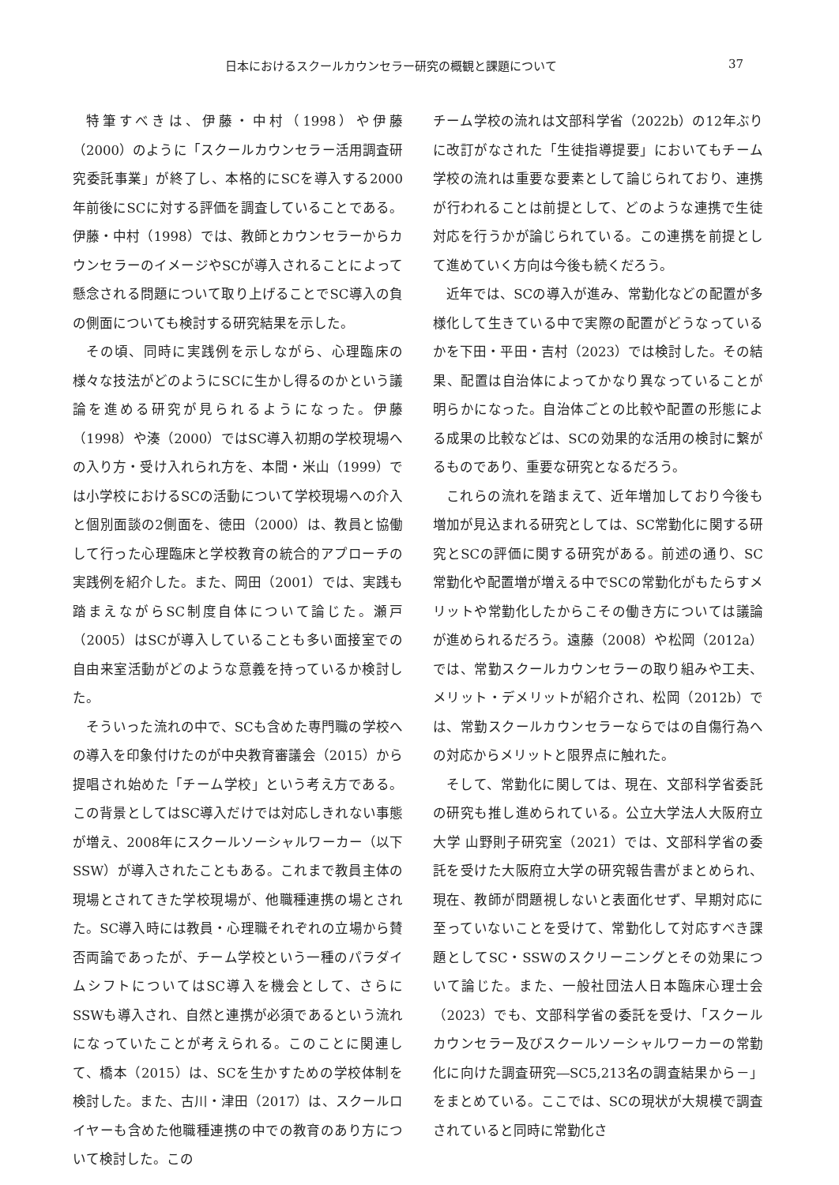日本におけるスクールカウンセラー研究の概観と課題について 37
特筆すべきは、伊藤・中村（1998）や伊藤（2000）のように「スクールカウンセラー活用調査研究委託事業」が終了し、本格的にSCを導入する2000年前後にSCに対する評価を調査していることである。伊藤・中村（1998）では、教師とカウンセラーからカウンセラーのイメージやSCが導入されることによって懸念される問題について取り上げることでSC導入の負の側面についても検討する研究結果を示した。
その頃、同時に実践例を示しながら、心理臨床の様々な技法がどのようにSCに生かし得るのかという議論を進める研究が見られるようになった。伊藤（1998）や湊（2000）ではSC導入初期の学校現場への入り方・受け入れられ方を、本間・米山（1999）では小学校におけるSCの活動について学校現場への介入と個別面談の2側面を、徳田（2000）は、教員と協働して行った心理臨床と学校教育の統合的アプローチの実践例を紹介した。また、岡田（2001）では、実践も踏まえながらSC制度自体について論じた。瀬戸（2005）はSCが導入していることも多い面接室での自由来室活動がどのような意義を持っているか検討した。
そういった流れの中で、SCも含めた専門職の学校への導入を印象付けたのが中央教育審議会（2015）から提唱され始めた「チーム学校」という考え方である。この背景としてはSC導入だけでは対応しきれない事態が増え、2008年にスクールソーシャルワーカー（以下SSW）が導入されたこともある。これまで教員主体の現場とされてきた学校現場が、他職種連携の場とされた。SC導入時には教員・心理職それぞれの立場から賛否両論であったが、チーム学校という一種のパラダイムシフトについてはSC導入を機会として、さらにSSWも導入され、自然と連携が必須であるという流れになっていたことが考えられる。このことに関連して、橋本（2015）は、SCを生かすための学校体制を検討した。また、古川・津田（2017）は、スクールロイヤーも含めた他職種連携の中での教育のあり方について検討した。この
チーム学校の流れは文部科学省（2022b）の12年ぶりに改訂がなされた「生徒指導提要」においてもチーム学校の流れは重要な要素として論じられており、連携が行われることは前提として、どのような連携で生徒対応を行うかが論じられている。この連携を前提として進めていく方向は今後も続くだろう。
近年では、SCの導入が進み、常勤化などの配置が多様化して生きている中で実際の配置がどうなっているかを下田・平田・吉村（2023）では検討した。その結果、配置は自治体によってかなり異なっていることが明らかになった。自治体ごとの比較や配置の形態による成果の比較などは、SCの効果的な活用の検討に繋がるものであり、重要な研究となるだろう。
これらの流れを踏まえて、近年増加しており今後も増加が見込まれる研究としては、SC常勤化に関する研究とSCの評価に関する研究がある。前述の通り、SC常勤化や配置増が増える中でSCの常勤化がもたらすメリットや常勤化したからこその働き方については議論が進められるだろう。遠藤（2008）や松岡（2012a）では、常勤スクールカウンセラーの取り組みや工夫、メリット・デメリットが紹介され、松岡（2012b）では、常勤スクールカウンセラーならではの自傷行為への対応からメリットと限界点に触れた。
そして、常勤化に関しては、現在、文部科学省委託の研究も推し進められている。公立大学法人大阪府立大学 山野則子研究室（2021）では、文部科学省の委託を受けた大阪府立大学の研究報告書がまとめられ、現在、教師が問題視しないと表面化せず、早期対応に至っていないことを受けて、常勤化して対応すべき課題としてSC・SSWのスクリーニングとその効果について論じた。また、一般社団法人日本臨床心理士会（2023）でも、文部科学省の委託を受け、「スクールカウンセラー及びスクールソーシャルワーカーの常勤化に向けた調査研究―SC5,213名の調査結果から－」をまとめている。ここでは、SCの現状が大規模で調査されていると同時に常勤化さ